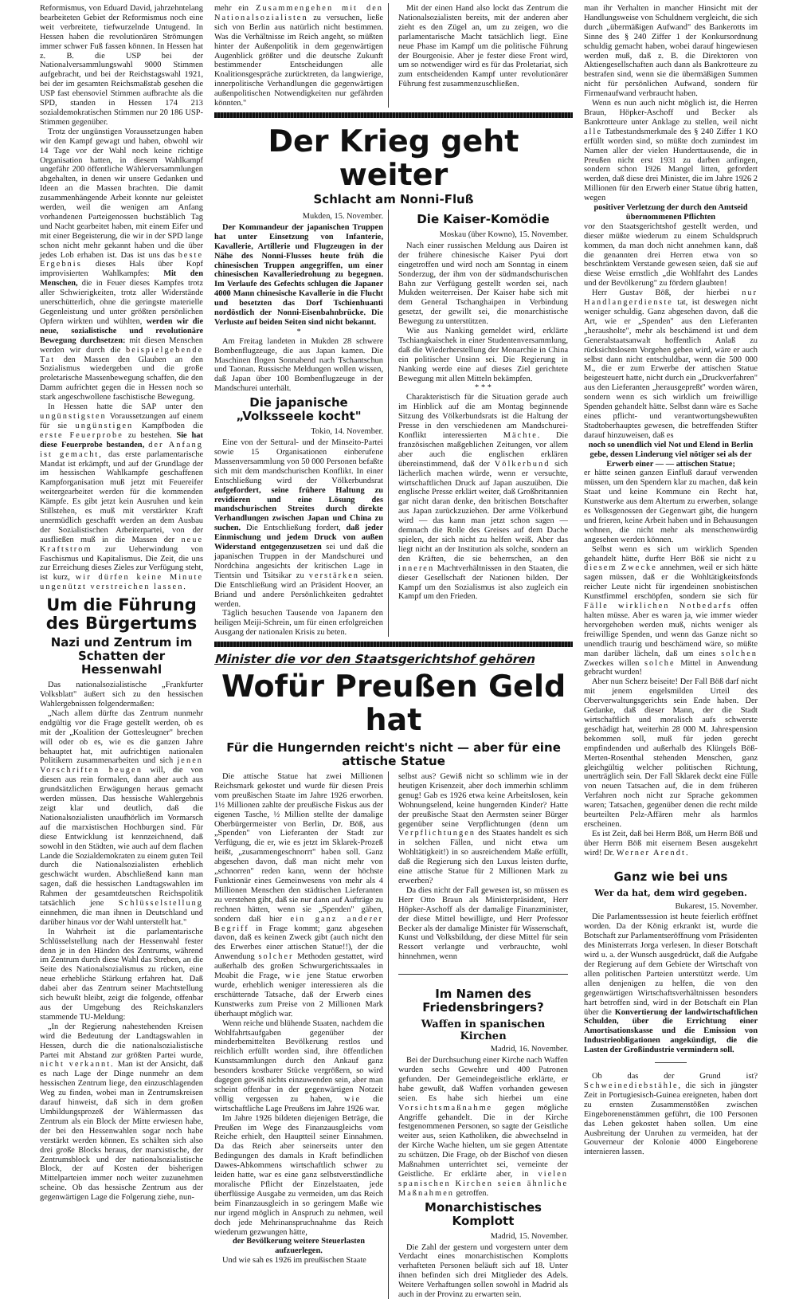Reformismus, von Eduard David, jahrzehntelang bearbeiteten Gebiet der Reformismus noch eine weit verbreitete, tiefwurzelnde Untugend. In Hessen haben die revolutionären Strömungen immer schwer Fuß fassen können. In Hessen hat z. B. die USP bei der Nationalversammlungswahl 9000 Stimmen aufgebracht, und bei der Reichstagswahl 1921, bei der im gesamten Reichsmaßstab gesehen die USP fast ebensoviel Stimmen aufbrachte als die SPD, standen in Hessen 174 213 sozialdemokratischen Stimmen nur 20 186 USP-Stimmen gegenüber.
Trotz der ungünstigen Voraussetzungen haben wir den Kampf gewagt und haben, obwohl wir 14 Tage vor der Wahl noch keine richtige Organisation hatten, in diesem Wahlkampf ungefähr 200 öffentliche Wählerversammlungen abgehalten, in denen wir unsere Gedanken und Ideen an die Massen brachten. Die damit zusammenhängende Arbeit konnte nur geleistet werden, weil die wenigen am Anfang vorhandenen Parteigenossen buchstäblich Tag und Nacht gearbeitet haben, mit einem Eifer und mit einer Begeisterung, die wir in der SPD lange schon nicht mehr gekannt haben und die über jedes Lob erhaben ist. Das ist uns das beste Ergebnis dieses Hals über Kopf improvisierten Wahlkampfes: Mit den Menschen, die in Feuer dieses Kampfes trotz aller Schwierigkeiten, trotz aller Widerstände unerschütterlich, ohne die geringste materielle Gegenleistung und unter größten persönlichen Opfern wirkten und wühlten, werden wir die neue, sozialistische und revolutionäre Bewegung durchsetzen: mit diesen Menschen werden wir durch die beispielgebende Tat den Massen den Glauben an den Sozialismus wiedergeben und die große proletarische Massenbewegung schaffen, die den Damm aufrichtet gegen die in Hessen noch so stark angeschwollene faschistische Bewegung.
In Hessen hatte die SAP unter den ungünstigsten Voraussetzungen auf einem für sie ungünstigen Kampfboden die erste Feuerprobe zu bestehen. Sie hat diese Feuerprobe bestanden, der Anfang ist gemacht, das erste parlamentarische Mandat ist erkämpft, und auf der Grundlage der im hessischen Wahlkampfe geschaffenen Kampforganisation muß jetzt mit Feuereifer weitergearbeitet werden für die kommenden Kämpfe. Es gibt jetzt kein Ausruhen und kein Stillstehen, es muß mit verstärkter Kraft unermüdlich geschafft werden an dem Ausbau der Sozialistischen Arbeiterpartei, von der ausfließen muß in die Massen der neue Kraftstrom zur Ueberwindung von Faschismus und Kapitalismus. Die Zeit, die uns zur Erreichung dieses Zieles zur Verfügung steht, ist kurz, wir dürfen keine Minute ungenützt verstreichen lassen.
Um die Führung des Bürgertums
Nazi und Zentrum im Schatten der Hessenwahl
Das nationalsozialistische „Frankfurter Volksblatt" äußert sich zu den hessischen Wahlergebnissen folgendermaßen:
„Nach allem dürfte das Zentrum nunmehr endgültig vor die Frage gestellt werden, ob es mit der „Koalition der Gottesleugner" brechen will oder ob es, wie es die ganzen Jahre behauptet hat, mit aufrichtigen nationalen Politikern zusammenarbeiten und sich jenen Vorschriften beugen will, die von diesen aus rein formalen, dann aber auch aus grundsätzlichen Erwägungen heraus gemacht werden müssen. Das hessische Wahlergebnis zeigt klar und deutlich, daß die Nationalsozialisten unaufhörlich im Vormarsch auf die marxistischen Hochburgen sind. Für diese Entwicklung ist kennzeichnend, daß sowohl in den Städten, wie auch auf dem flachen Lande die Sozialdemokraten zu einem guten Teil durch die Nationalsozialisten erheblich geschwächt wurden. Abschließend kann man sagen, daß die hessischen Landtagswahlen im Rahmen der gesamtdeutschen Reichspolitik tatsächlich jene Schlüsselstellung einnehmen, die man ihnen in Deutschland und darüber hinaus vor der Wahl unterstellt hat."
In Wahrheit ist die parlamentarische Schlüsselstellung nach der Hessenwahl fester denn je in den Händen des Zentrums, während im Zentrum durch diese Wahl das Streben, an die Seite des Nationalsozialismus zu rücken, eine neue erhebliche Stärkung erfahren hat. Daß dabei aber das Zentrum seiner Machtstellung sich bewußt bleibt, zeigt die folgende, offenbar aus der Umgebung des Reichskanzlers stammende TU-Meldung:
„In der Regierung nahestehenden Kreisen wird die Bedeutung der Landtagswahlen in Hessen, durch die die nationalsozialistische Partei mit Abstand zur größten Partei wurde, nicht verkannt. Man ist der Ansicht, daß es nach Lage der Dinge nunmehr an dem hessischen Zentrum liege, den einzuschlagenden Weg zu finden, wobei man in Zentrumskreisen darauf hinweist, daß sich in dem großen Umbildungsprozeß der Wählermassen das Zentrum als ein Block der Mitte erwiesen habe, der bei den Hessenwahlen sogar noch habe verstärkt werden können. Es schälten sich also drei große Blocks heraus, der marxistische, der Zentrumsblock und der nationalsozialistische Block, der auf Kosten der bisherigen Mittelparteien immer noch weiter zuzunehmen scheine. Ob das hessische Zentrum aus der gegenwärtigen Lage die Folgerung ziehe, nun-
mehr ein Zusammengehen mit den Nationalsozialisten zu versuchen, ließe sich von Berlin aus natürlich nicht bestimmen. Was die Verhältnisse im Reich angeht, so müßten hinter der Außenpolitik in dem gegenwärtigen Augenblick größter und die deutsche Zukunft bestimmender Entscheidungen alle Koalitionsgespräche zurücktreten, da langwierige, innerpolitische Verhandlungen die gegenwärtigen außenpolitischen Notwendigkeiten nur gefährden könnten."
Mit der einen Hand also lockt das Zentrum die Nationalsozialisten bereits, mit der anderen aber zieht es den Zügel an, um zu zeigen, wo die parlamentarische Macht tatsächlich liegt. Eine neue Phase im Kampf um die politische Führung der Bourgeoisie. Aber je fester diese Front wird, um so notwendiger wird es für das Proletariat, sich zum entscheidenden Kampf unter revolutionärer Führung fest zusammenzuschließen.
Der Krieg geht weiter
Schlacht am Nonni-Fluß
Mukden, 15. November.
Der Kommandeur der japanischen Truppen hat unter Einsetzung von Infanterie, Kavallerie, Artillerie und Flugzeugen in der Nähe des Nonni-Flusses heute früh die chinesischen Truppen angegriffen, um einer chinesischen Kavalleriedrohung zu begegnen. Im Verlaufe des Gefechts schlugen die Japaner 4000 Mann chinesische Kavallerie in die Flucht und besetzten das Dorf Tschienhuanti nordöstlich der Nonni-Eisenbahnbrücke. Die Verluste auf beiden Seiten sind nicht bekannt.
*
Am Freitag landeten in Mukden 28 schwere Bombenflugzeuge, die aus Japan kamen. Die Maschinen flogen Sonnabend nach Tschantschun und Taonan. Russische Meldungen wollen wissen, daß Japan über 100 Bombenflugzeuge in der Mandschurei unterhält.
Die japanische „Volksseele kocht"
Tokio, 14. November.
Eine von der Settural- und der Minseito-Partei sowie 15 Organisationen einberufene Massenversammlung von 50 000 Personen befaßte sich mit dem mandschurischen Konflikt. In einer Entschließung wird der Völkerbundsrat aufgefordert, seine frühere Haltung zu revidieren und eine Lösung des mandschurischen Streites durch direkte Verhandlungen zwischen Japan und China zu suchen. Die Entschließung fordert, daß jeder Einmischung und jedem Druck von außen Widerstand entgegenzusetzen sei und daß die japanischen Truppen in der Mandschurei und Nordchina angesichts der kritischen Lage in Tientsin und Tsitsikar zu verstärken seien. Die Entschließung wird an Präsident Hoover, an Briand und andere Persönlichkeiten gedrahtet werden.
Täglich besuchen Tausende von Japanern den heiligen Meiji-Schrein, um für einen erfolgreichen Ausgang der nationalen Krisis zu beten.
Die Kaiser-Komödie
Moskau (über Kowno), 15. November.
Nach einer russischen Meldung aus Dairen ist der frühere chinesische Kaiser Pyui dort eingetroffen und wird noch am Sonntag in einem Sonderzug, der ihm von der südmandschurischen Bahn zur Verfügung gestellt worden sei, nach Mukden weiterreisen. Der Kaiser habe sich mit dem General Tschanghaipen in Verbindung gesetzt, der gewillt sei, die monarchistische Bewegung zu unterstützen.
Wie aus Nanking gemeldet wird, erklärte Tschiangkaischek in einer Studentenversammlung, daß die Wiederherstellung der Monarchie in China ein politischer Unsinn sei. Die Regierung in Nanking werde eine auf dieses Ziel gerichtete Bewegung mit allen Mitteln bekämpfen.
* * *
Charakteristisch für die Situation gerade auch im Hinblick auf die am Montag beginnende Sitzung des Völkerbundsrats ist die Haltung der Presse in den verschiedenen am Mandschurei-Konflikt interessierten Mächte. Die französischen maßgeblichen Zeitungen, vor allem aber auch die englischen erklären übereinstimmend, daß der Völkerbund sich lächerlich machen würde, wenn er versuchte, wirtschaftlichen Druck auf Japan auszuüben. Die englische Presse erklärt weiter, daß Großbritannien gar nicht daran denke, den britischen Botschafter aus Japan zurückzuziehen. Der arme Völkerbund wird — das kann man jetzt schon sagen — demnach die Rolle des Greises auf dem Dache spielen, der sich nicht zu helfen weiß. Aber das liegt nicht an der Institution als solche, sondern an den Kräften, die sie beherrschen, an den inneren Machtverhältnissen in den Staaten, die dieser Gesellschaft der Nationen bilden. Der Kampf um den Sozialismus ist also zugleich ein Kampf um den Frieden.
Minister die vor den Staatsgerichtshof gehören
Wofür Preußen Geld hat
Für die Hungernden reicht's nicht — aber für eine attische Statue
Die attische Statue hat zwei Millionen Reichsmark gekostet und wurde für diesen Preis vom preußischen Staate im Jahre 1926 erworben. 1½ Millionen zahlte der preußische Fiskus aus der eigenen Tasche, ½ Million stellte der damalige Oberbürgermeister von Berlin, Dr. Böß, aus „Spenden" von Lieferanten der Stadt zur Verfügung, die er, wie es jetzt im Sklarek-Prozeß heißt, „zusammengeschnorrt" haben soll. Ganz abgesehen davon, daß man nicht mehr von „schnorren" reden kann, wenn der höchste Funktionär eines Gemeinwesens von mehr als 4 Millionen Menschen den städtischen Lieferanten zu verstehen gibt, daß sie nur dann auf Aufträge zu rechnen hätten, wenn sie „Spenden" gäben, sondern daß hier ein ganz anderer Begriff in Frage kommt; ganz abgesehen davon, daß es keinen Zweck gibt (auch nicht den des Erwerbes einer attischen Statue!!), der die Anwendung solcher Methoden gestattet, wird außerhalb des großen Schwurgerichtssaales in Moabit die Frage, wie jene Statue erworben wurde, erheblich weniger interessieren als die erschütternde Tatsache, daß der Erwerb eines Kunstwerks zum Preise von 2 Millionen Mark überhaupt möglich war.
Wenn reiche und blühende Staaten, nachdem die Wohlfahrtsaufgaben gegenüber der minderbemittelten Bevölkerung restlos und reichlich erfüllt worden sind, ihre öffentlichen Kunstsammlungen durch den Ankauf ganz besonders kostbarer Stücke vergrößern, so wird dagegen gewiß nichts einzuwenden sein, aber man scheint offenbar in der gegenwärtigen Notzeit völlig vergessen zu haben, wie die wirtschaftliche Lage Preußens im Jahre 1926 war.
Im Jahre 1926 bildeten diejenigen Beträge, die Preußen im Wege des Finanzausgleichs vom Reiche erhielt, den Hauptteil seiner Einnahmen. Da das Reich aber seinerseits unter den Bedingungen des damals in Kraft befindlichen Dawes-Abkommens wirtschaftlich schwer zu leiden hatte, war es eine ganz selbstverständliche moralische Pflicht der Einzelstaaten, jede überflüssige Ausgabe zu vermeiden, um das Reich beim Finanzausgleich in so geringem Maße wie nur irgend möglich in Anspruch zu nehmen, weil doch jede Mehrinanspruchnahme das Reich wiederum gezwungen hätte,
der Bevölkerung weitere Steuerlasten aufzuerlegen.
Und wie sah es 1926 im preußischen Staate
selbst aus? Gewiß nicht so schlimm wie in der heutigen Krisenzeit, aber doch immerhin schlimm genug! Gab es 1926 etwa keine Arbeitslosen, kein Wohnungselend, keine hungernden Kinder? Hatte der preußische Staat den Aermsten seiner Bürger gegenüber seine Verpflichtungen (denn um Verpflichtungen des Staates handelt es sich in solchen Fällen, und nicht etwa um Wohltätigkeit!) in so ausreichendem Maße erfüllt, daß die Regierung sich den Luxus leisten durfte, eine attische Statue für 2 Millionen Mark zu erwerben?
Da dies nicht der Fall gewesen ist, so müssen es Herr Otto Braun als Ministerpräsident, Herr Höpker-Aschoff als der damalige Finanzminister, der diese Mittel bewilligte, und Herr Professor Becker als der damalige Minister für Wissenschaft, Kunst und Volksbildung, der diese Mittel für sein Ressort verlangte und verbrauchte, wohl hinnehmen, wenn
Im Namen des Friedensbringers?
Waffen in spanischen Kirchen
Madrid, 16. November.
Bei der Durchsuchung einer Kirche nach Waffen wurden sechs Gewehre und 400 Patronen gefunden. Der Gemeindegeistliche erklärte, er habe gewußt, daß Waffen vorhanden gewesen seien. Es habe sich hierbei um eine Vorsichtsmaßnahme gegen mögliche Angriffe gehandelt. Die in der Kirche festgenommenen Personen, so sagte der Geistliche weiter aus, seien Katholiken, die abwechselnd in der Kirche Wache hielten, um sie gegen Attentate zu schützen. Die Frage, ob der Bischof von diesen Maßnahmen unterrichtet sei, verneinte der Geistliche. Er erklärte aber, in vielen spanischen Kirchen seien ähnliche Maßnahmen getroffen.
Monarchistisches Komplott
Madrid, 15. November.
Die Zahl der gestern und vorgestern unter dem Verdacht eines monarchistischen Komplotts verhafteten Personen beläuft sich auf 18. Unter ihnen befinden sich drei Mitglieder des Adels. Weitere Verhaftungen sollen sowohl in Madrid als auch in der Provinz zu erwarten sein.
man ihr Verhalten in mancher Hinsicht mit der Handlungsweise von Schuldnern vergleicht, die sich durch „übermäßigen Aufwand" des Bankerotts im Sinne des § 240 Ziffer 1 der Konkursordnung schuldig gemacht haben, wobei darauf hingewiesen werden muß, daß z. B. die Direktoren von Aktiengesellschaften auch dann als Bankrotteure zu bestrafen sind, wenn sie die übermäßigen Summen nicht für persönlichen Aufwand, sondern für Firmenaufwand verbraucht haben.
Wenn es nun auch nicht möglich ist, die Herren Braun, Höpker-Aschoff und Becker als Bankrotteure unter Anklage zu stellen, weil nicht alle Tatbestandsmerkmale des § 240 Ziffer 1 KO erfüllt worden sind, so müßte doch zumindest im Namen aller der vielen Hunderttausende, die in Preußen nicht erst 1931 zu darben anfingen, sondern schon 1926 Mangel litten, gefordert werden, daß diese drei Minister, die im Jahre 1926 2 Millionen für den Erwerb einer Statue übrig hatten, wegen
positiver Verletzung der durch den Amtseid übernommenen Pflichten
vor den Staatsgerichtshof gestellt werden, und dieser müßte wiederum zu einem Schuldspruch kommen, da man doch nicht annehmen kann, daß die genannten drei Herren etwa von so beschränktem Verstande gewesen seien, daß sie auf diese Weise ernstlich „die Wohlfahrt des Landes und der Bevölkerung" zu fördern glaubten!
Herr Gustav Böß, der hierbei nur Handlangerdienste tat, ist deswegen nicht weniger schuldig. Ganz abgesehen davon, daß die Art, wie er „Spenden" aus den Lieferanten „herausholte", mehr als beschämend ist und dem Generalstaatsanwalt hoffentlich Anlaß zu rücksichtslosem Vorgehen geben wird, wäre er auch selbst dann nicht entschuldbar, wenn die 500 000 M., die er zum Erwerbe der attischen Statue beigesteuert hatte, nicht durch ein „Druckverfahren" aus den Lieferanten „herausgepreßt" worden wären, sondern wenn es sich wirklich um freiwillige Spenden gehandelt hätte. Selbst dann wäre es Sache eines pflicht- und verantwortungsbewußten Stadtoberhauptes gewesen, die betreffenden Stifter darauf hinzuweisen, daß es
noch so unendlich viel Not und Elend in Berlin gebe, dessen Linderung viel nötiger sei als der Erwerb einer — — attischen Statue;
er hätte seinen ganzen Einfluß darauf verwenden müssen, um den Spendern klar zu machen, daß kein Staat und keine Kommune ein Recht hat, Kunstwerke aus dem Altertum zu erwerben, solange es Volksgenossen der Gegenwart gibt, die hungern und frieren, keine Arbeit haben und in Behausungen wohnen, die nicht mehr als menschenwürdig angesehen werden können.
Selbst wenn es sich um wirklich Spenden gehandelt hätte, durfte Herr Böß sie nicht zu diesem Zwecke annehmen, weil er sich hätte sagen müssen, daß er die Wohltätigkeitsfonds reicher Leute nicht für irgendeinen snobistischen Kunstfimmel erschöpfen, sondern sie sich für Fälle wirklichen Notbedarfs offen halten müsse. Aber es waren ja, wie immer wieder hervorgehoben werden muß, nichts weniger als freiwillige Spenden, und wenn das Ganze nicht so unendlich traurig und beschämend wäre, so müßte man darüber lächeln, daß um eines solchen Zweckes willen solche Mittel in Anwendung gebracht wurden!
Aber nun Scherz beiseite! Der Fall Böß darf nicht mit jenem engelsmilden Urteil des Oberverwaltungsgerichts sein Ende haben. Der Gedanke, daß dieser Mann, der die Stadt wirtschaftlich und moralisch aufs schwerste geschädigt hat, weiterhin 28 000 M. Jahrespension bekommen soll, muß für jeden gerecht empfindenden und außerhalb des Klüngels Böß-Merten-Rosenthal stehenden Menschen, ganz gleichgültig welcher politischen Richtung, unerträglich sein. Der Fall Sklarek deckt eine Fülle von neuen Tatsachen auf, die in dem früheren Verfahren noch nicht zur Sprache gekommen waren; Tatsachen, gegenüber denen die recht milde beurteilten Pelz-Affären mehr als harmlos erscheinen.
Es ist Zeit, daß bei Herrn Böß, um Herrn Böß und über Herrn Böß mit eisernem Besen ausgekehrt wird! Dr. Werner Arendt.
Ganz wie bei uns
Wer da hat, dem wird gegeben.
Bukarest, 15. November.
Die Parlamentssession ist heute feierlich eröffnet worden. Da der König erkrankt ist, wurde die Botschaft zur Parlamentseröffnung vom Präsidenten des Ministerrats Jorga verlesen. In dieser Botschaft wird u. a. der Wunsch ausgedrückt, daß die Aufgabe der Regierung auf dem Gebiete der Wirtschaft von allen politischen Parteien unterstützt werde. Um allen denjenigen zu helfen, die von den gegenwärtigen Wirtschaftsverhältnissen besonders hart betroffen sind, wird in der Botschaft ein Plan über die Konvertierung der landwirtschaftlichen Schulden, über die Errichtung einer Amortisationskasse und die Emission von Industrieobligationen angekündigt, die die Lasten der Großindustrie vermindern soll.
Ob das der Grund ist? Schweinediebstähle, die sich in jüngster Zeit in Portugiesisch-Guinea ereigneten, haben dort zu ernsten Zusammenstößen zwischen Eingeborenenstämmen geführt, die 100 Personen das Leben gekostet haben sollen. Um eine Ausbreitung der Unruhen zu vermeiden, hat der Gouverneur der Kolonie 4000 Eingeborene internieren lassen.